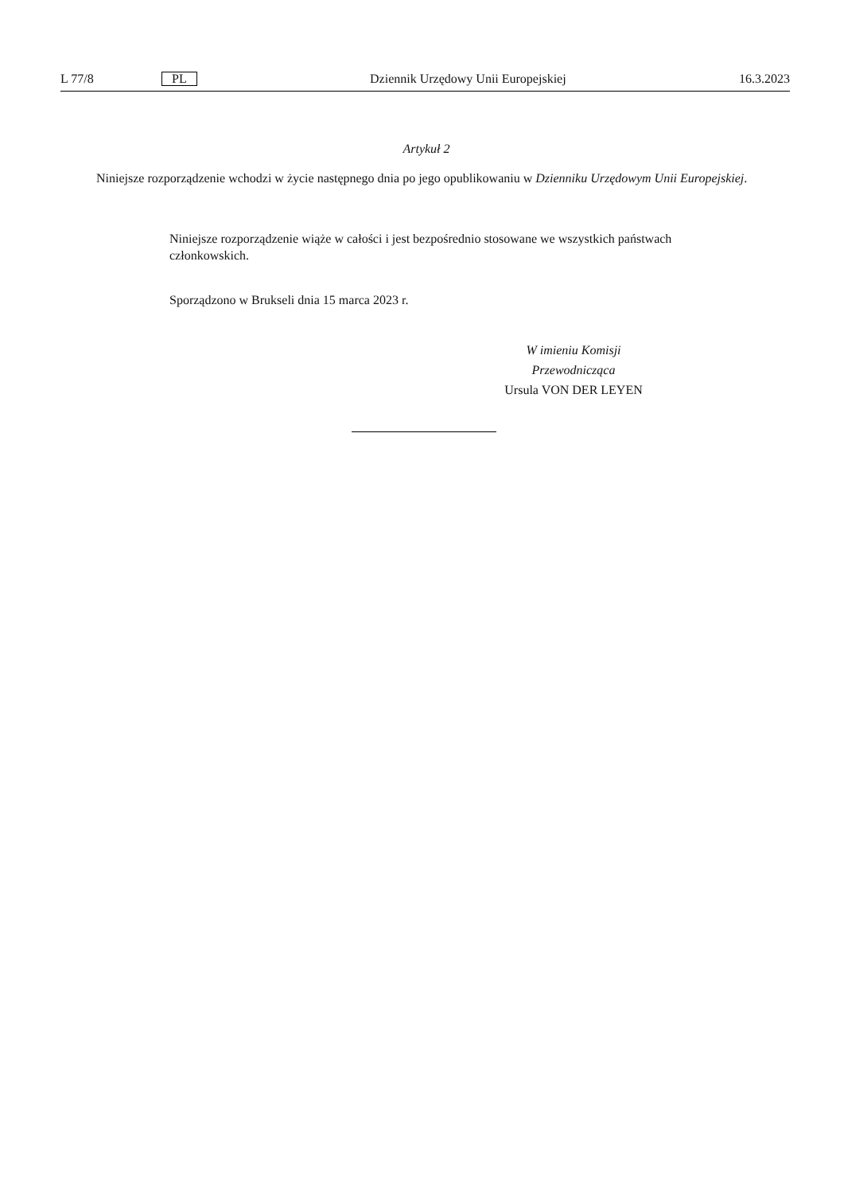L 77/8 PL Dziennik Urzędowy Unii Europejskiej 16.3.2023
Artykuł 2
Niniejsze rozporządzenie wchodzi w życie następnego dnia po jego opublikowaniu w Dzienniku Urzędowym Unii Europej­skiej.
Niniejsze rozporządzenie wiąże w całości i jest bezpośrednio stosowane we wszystkich państwach członkowskich.
Sporządzono w Brukseli dnia 15 marca 2023 r.
W imieniu Komisji
Przewodnicząca
Ursula VON DER LEYEN